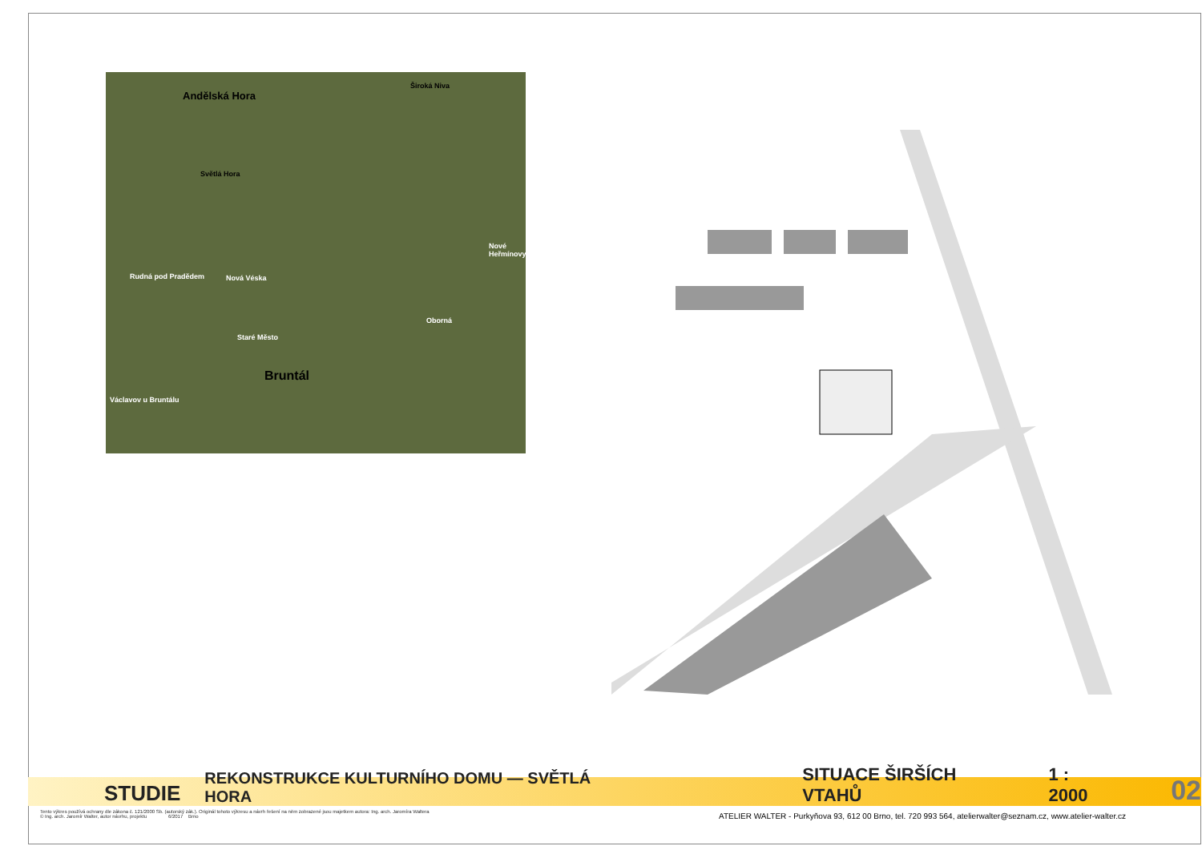Andělská Hora
Široká Niva
Světlá Hora
Oborná
Staré Město
Bruntál
Rudná pod Pradědem Nová Véska
Nové Heřmínovy
Václavov u Bruntálu
STUDIE REKONSTRUKCE KULTURNÍHO DOMU — SVĚTLÁ HORA SITUACE ŠIRŠÍCH VTAHŮ 1 : 2000 02
Tento výkres používá ochrany dle zákona č. 121/2000 Sb. (autorský zák.). Originál tohoto výkresu a návrh řešení na něm zobrazené jsou majetkem autora: Ing. arch. Jaromíra Waltera
© Ing. arch. Jaromír Walter, autor návrhu, projektu 6/2017 Brno
ATELIER WALTER - Purkyňova 93, 612 00 Brno, tel. 720 993 564, atelierwalter@seznam.cz, www.atelier-walter.cz